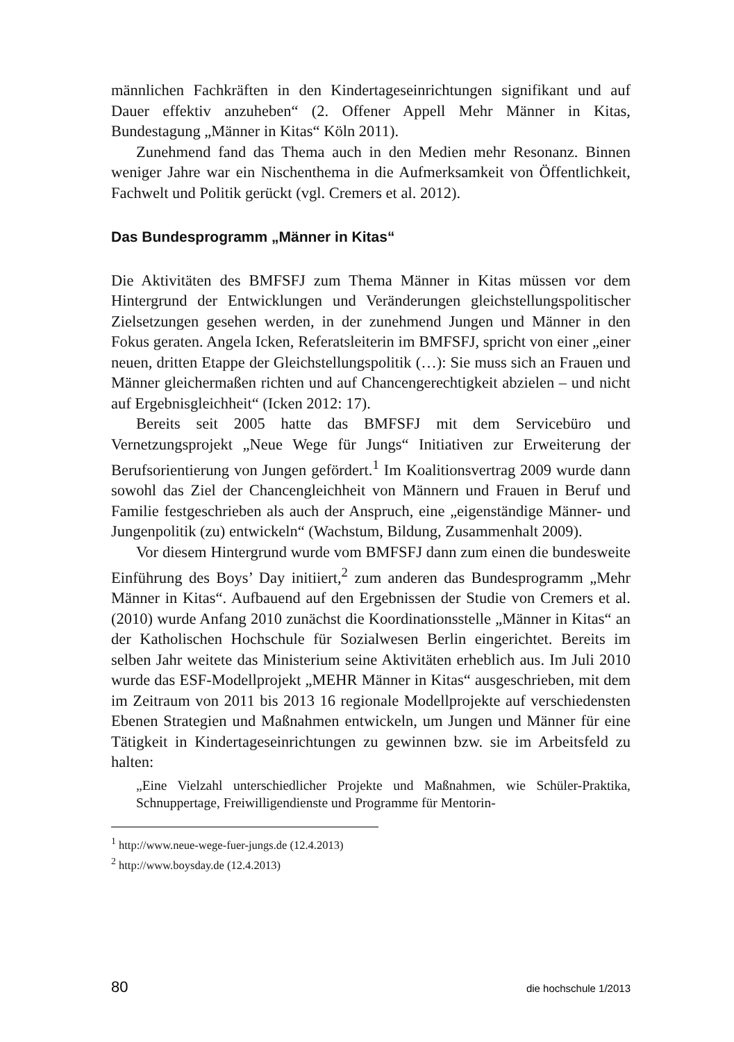männlichen Fachkräften in den Kindertageseinrichtungen signifikant und auf Dauer effektiv anzuheben“ (2. Offener Appell Mehr Männer in Kitas, Bundestagung „Männer in Kitas“ Köln 2011).
Zunehmend fand das Thema auch in den Medien mehr Resonanz. Binnen weniger Jahre war ein Nischenthema in die Aufmerksamkeit von Öffentlichkeit, Fachwelt und Politik gerückt (vgl. Cremers et al. 2012).
Das Bundesprogramm „Männer in Kitas“
Die Aktivitäten des BMFSFJ zum Thema Männer in Kitas müssen vor dem Hintergrund der Entwicklungen und Veränderungen gleichstellungspolitischer Zielsetzungen gesehen werden, in der zunehmend Jungen und Männer in den Fokus geraten. Angela Icken, Referatsleiterin im BMFSFJ, spricht von einer „einer neuen, dritten Etappe der Gleichstellungspolitik (…): Sie muss sich an Frauen und Männer gleichermaßen richten und auf Chancengerechtigkeit abzielen – und nicht auf Ergebnisgleichheit“ (Icken 2012: 17).
Bereits seit 2005 hatte das BMFSFJ mit dem Servicebüro und Vernetzungsprojekt „Neue Wege für Jungs“ Initiativen zur Erweiterung der Berufsorientierung von Jungen gefördert.<sup>1</sup> Im Koalitionsvertrag 2009 wurde dann sowohl das Ziel der Chancengleichheit von Männern und Frauen in Beruf und Familie festgeschrieben als auch der Anspruch, eine „eigenständige Männer- und Jungenpolitik (zu) entwickeln“ (Wachstum, Bildung, Zusammenhalt 2009).
Vor diesem Hintergrund wurde vom BMFSFJ dann zum einen die bundesweite Einführung des Boys’ Day initiiert,<sup>2</sup> zum anderen das Bundesprogramm „Mehr Männer in Kitas“. Aufbauend auf den Ergebnissen der Studie von Cremers et al. (2010) wurde Anfang 2010 zunächst die Koordinationsstelle „Männer in Kitas“ an der Katholischen Hochschule für Sozialwesen Berlin eingerichtet. Bereits im selben Jahr weitete das Ministerium seine Aktivitäten erheblich aus. Im Juli 2010 wurde das ESF-Modellprojekt „MEHR Männer in Kitas“ ausgeschrieben, mit dem im Zeitraum von 2011 bis 2013 16 regionale Modellprojekte auf verschiedensten Ebenen Strategien und Maßnahmen entwickeln, um Jungen und Männer für eine Tätigkeit in Kindertageseinrichtungen zu gewinnen bzw. sie im Arbeitsfeld zu halten:
„Eine Vielzahl unterschiedlicher Projekte und Maßnahmen, wie Schüler-Praktika, Schnuppertage, Freiwilligendienste und Programme für Mentorin-
<sup>1</sup> http://www.neue-wege-fuer-jungs.de (12.4.2013)
<sup>2</sup> http://www.boysday.de (12.4.2013)
80 die hochschule 1/2013